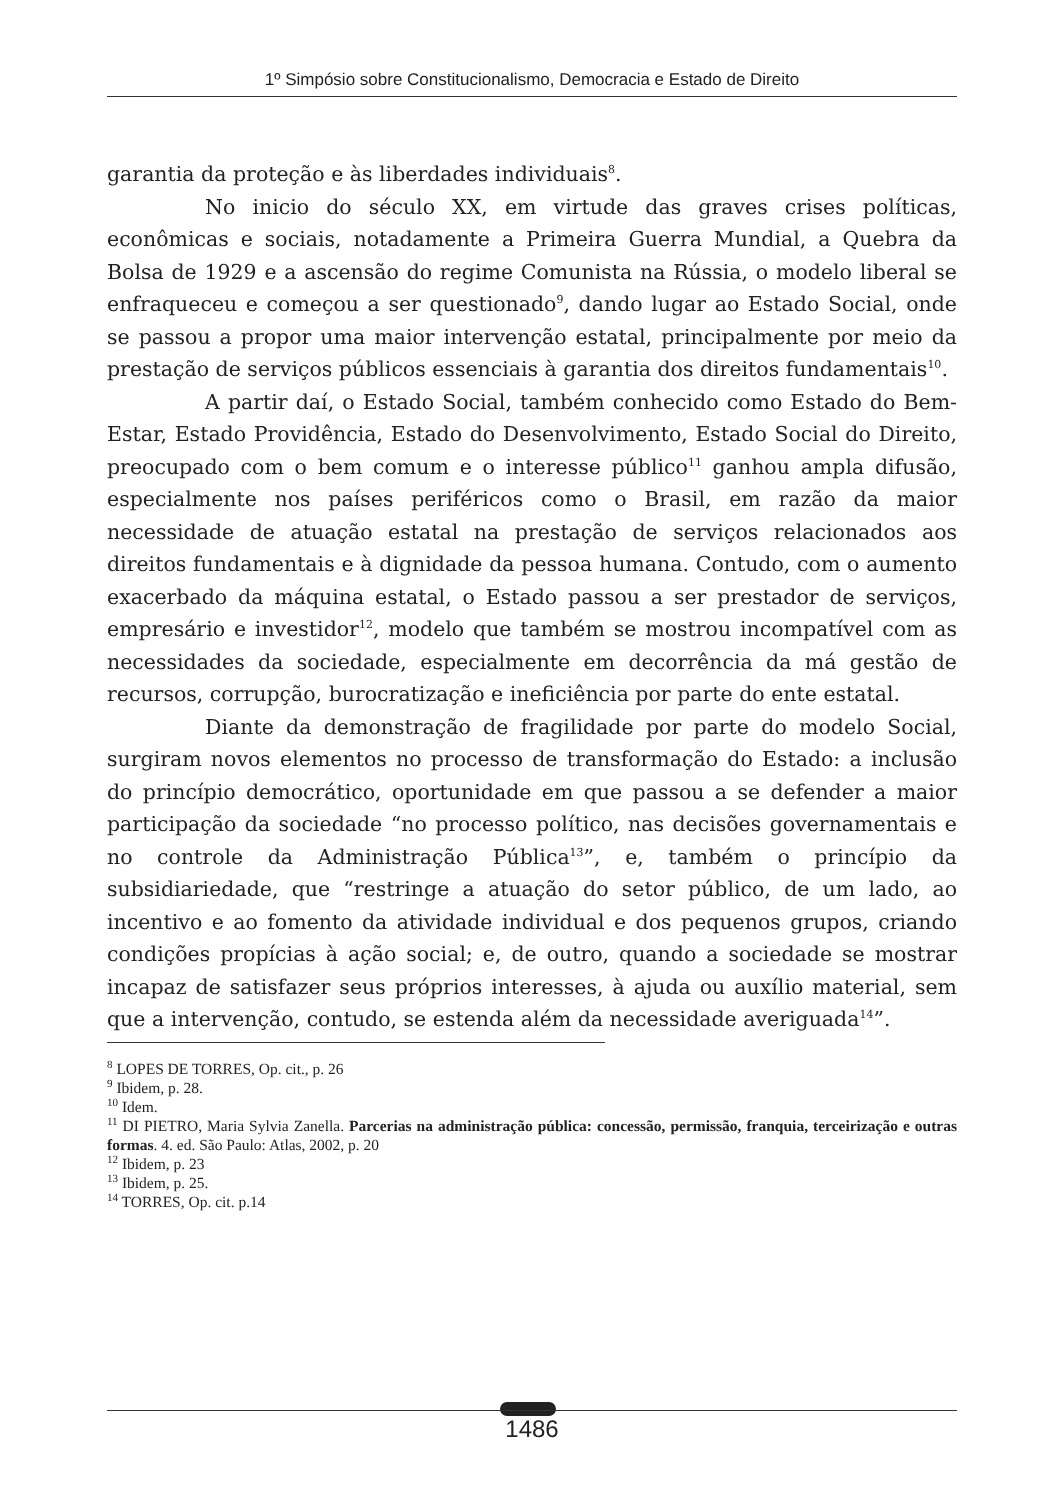1º Simpósio sobre Constitucionalismo, Democracia e Estado de Direito
garantia da proteção e às liberdades individuais<sup>8</sup>.
No inicio do século XX, em virtude das graves crises políticas, econômicas e sociais, notadamente a Primeira Guerra Mundial, a Quebra da Bolsa de 1929 e a ascensão do regime Comunista na Rússia, o modelo liberal se enfraqueceu e começou a ser questionado<sup>9</sup>, dando lugar ao Estado Social, onde se passou a propor uma maior intervenção estatal, principalmente por meio da prestação de serviços públicos essenciais à garantia dos direitos fundamentais<sup>10</sup>.
A partir daí, o Estado Social, também conhecido como Estado do Bem-Estar, Estado Providência, Estado do Desenvolvimento, Estado Social do Direito, preocupado com o bem comum e o interesse público<sup>11</sup> ganhou ampla difusão, especialmente nos países periféricos como o Brasil, em razão da maior necessidade de atuação estatal na prestação de serviços relacionados aos direitos fundamentais e à dignidade da pessoa humana. Contudo, com o aumento exacerbado da máquina estatal, o Estado passou a ser prestador de serviços, empresário e investidor<sup>12</sup>, modelo que também se mostrou incompatível com as necessidades da sociedade, especialmente em decorrência da má gestão de recursos, corrupção, burocratização e ineficiência por parte do ente estatal.
Diante da demonstração de fragilidade por parte do modelo Social, surgiram novos elementos no processo de transformação do Estado: a inclusão do princípio democrático, oportunidade em que passou a se defender a maior participação da sociedade “no processo político, nas decisões governamentais e no controle da Administração Pública<sup>13</sup>”, e, também o princípio da subsidiariedade, que “restringe a atuação do setor público, de um lado, ao incentivo e ao fomento da atividade individual e dos pequenos grupos, criando condições propícias à ação social; e, de outro, quando a sociedade se mostrar incapaz de satisfazer seus próprios interesses, à ajuda ou auxílio material, sem que a intervenção, contudo, se estenda além da necessidade averiguada<sup>14</sup>”.
<sup>8</sup> LOPES DE TORRES, Op. cit., p. 26
<sup>9</sup> Ibidem, p. 28.
<sup>10</sup> Idem.
<sup>11</sup> DI PIETRO, Maria Sylvia Zanella. Parcerias na administração pública: concessão, permissão, franquia, terceirização e outras formas. 4. ed. São Paulo: Atlas, 2002, p. 20
<sup>12</sup> Ibidem, p. 23
<sup>13</sup> Ibidem, p. 25.
<sup>14</sup> TORRES, Op. cit. p.14
1486